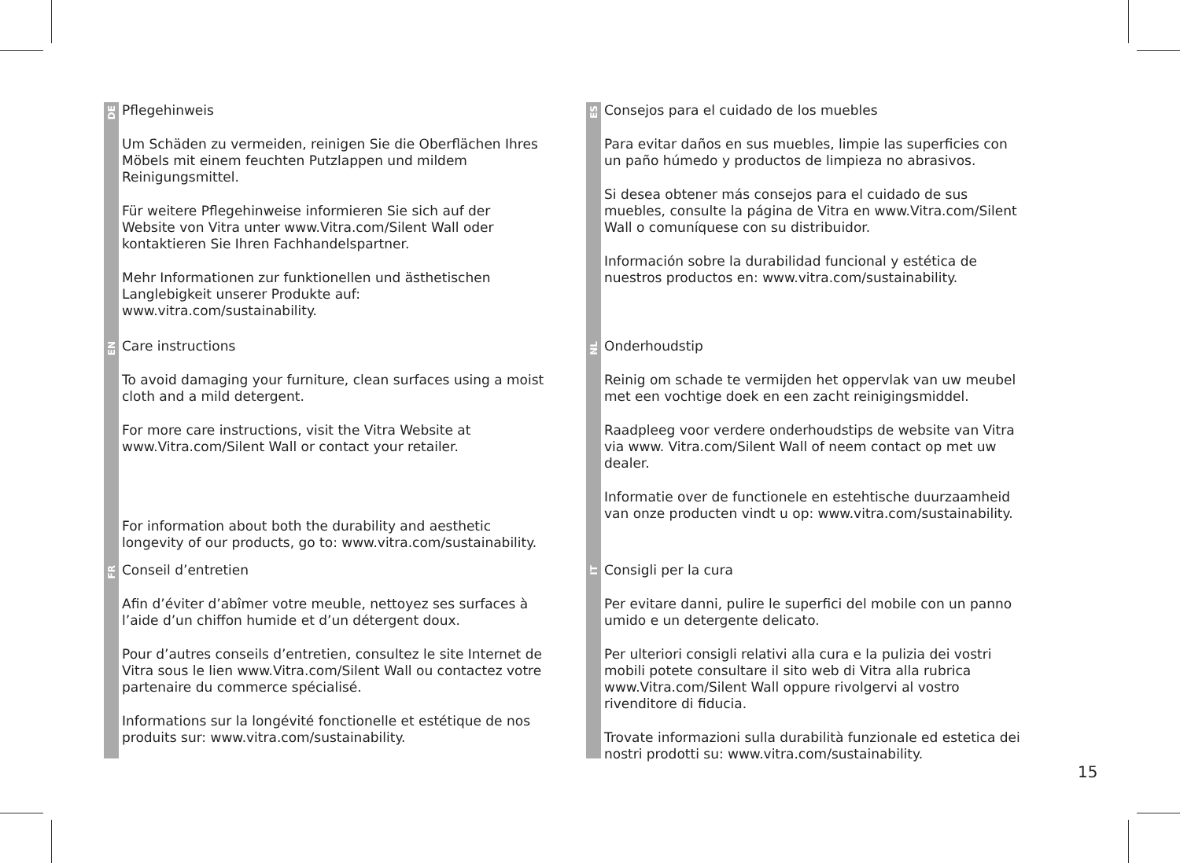DE
Pflegehinweis
Um Schäden zu vermeiden, reinigen Sie die Oberflächen Ihres Möbels mit einem feuchten Putzlappen und mildem Reinigungsmittel.
Für weitere Pflegehinweise informieren Sie sich auf der Website von Vitra unter www.Vitra.com/Silent Wall oder kontaktieren Sie Ihren Fachhandelspartner.
Mehr Informationen zur funktionellen und ästhetischen Langlebigkeit unserer Produkte auf: www.vitra.com/sustainability.
EN
Care instructions
To avoid damaging your furniture, clean surfaces using a moist cloth and a mild detergent.
For more care instructions, visit the Vitra Website at www.Vitra.com/Silent Wall or contact your retailer.
For information about both the durability and aesthetic longevity of our products, go to: www.vitra.com/sustainability.
FR
Conseil d’entretien
Afin d’éviter d’abîmer votre meuble, nettoyez ses surfaces à l’aide d’un chiffon humide et d’un détergent doux.
Pour d’autres conseils d’entretien, consultez le site Internet de Vitra sous le lien www.Vitra.com/Silent Wall ou contactez votre partenaire du commerce spécialisé.
Informations sur la longévité fonctionelle et estétique de nos produits sur: www.vitra.com/sustainability.
ES
Consejos para el cuidado de los muebles
Para evitar daños en sus muebles, limpie las superficies con un paño húmedo y productos de limpieza no abrasivos.
Si desea obtener más consejos para el cuidado de sus muebles, consulte la página de Vitra en www.Vitra.com/Silent Wall o comuníquese con su distribuidor.
Información sobre la durabilidad funcional y estética de nuestros productos en: www.vitra.com/sustainability.
NL
Onderhoudstip
Reinig om schade te vermijden het oppervlak van uw meubel met een vochtige doek en een zacht reinigingsmiddel.
Raadpleeg voor verdere onderhoudstips de website van Vitra via www. Vitra.com/Silent Wall of neem contact op met uw dealer.
Informatie over de functionele en estehtische duurzaamheid van onze producten vindt u op: www.vitra.com/sustainability.
IT
Consigli per la cura
Per evitare danni, pulire le superfici del mobile con un panno umido e un detergente delicato.
Per ulteriori consigli relativi alla cura e la pulizia dei vostri mobili potete consultare il sito web di Vitra alla rubrica www.Vitra.com/Silent Wall oppure rivolgervi al vostro rivenditore di fiducia.
Trovate informazioni sulla durabilità funzionale ed estetica dei nostri prodotti su: www.vitra.com/sustainability.
15